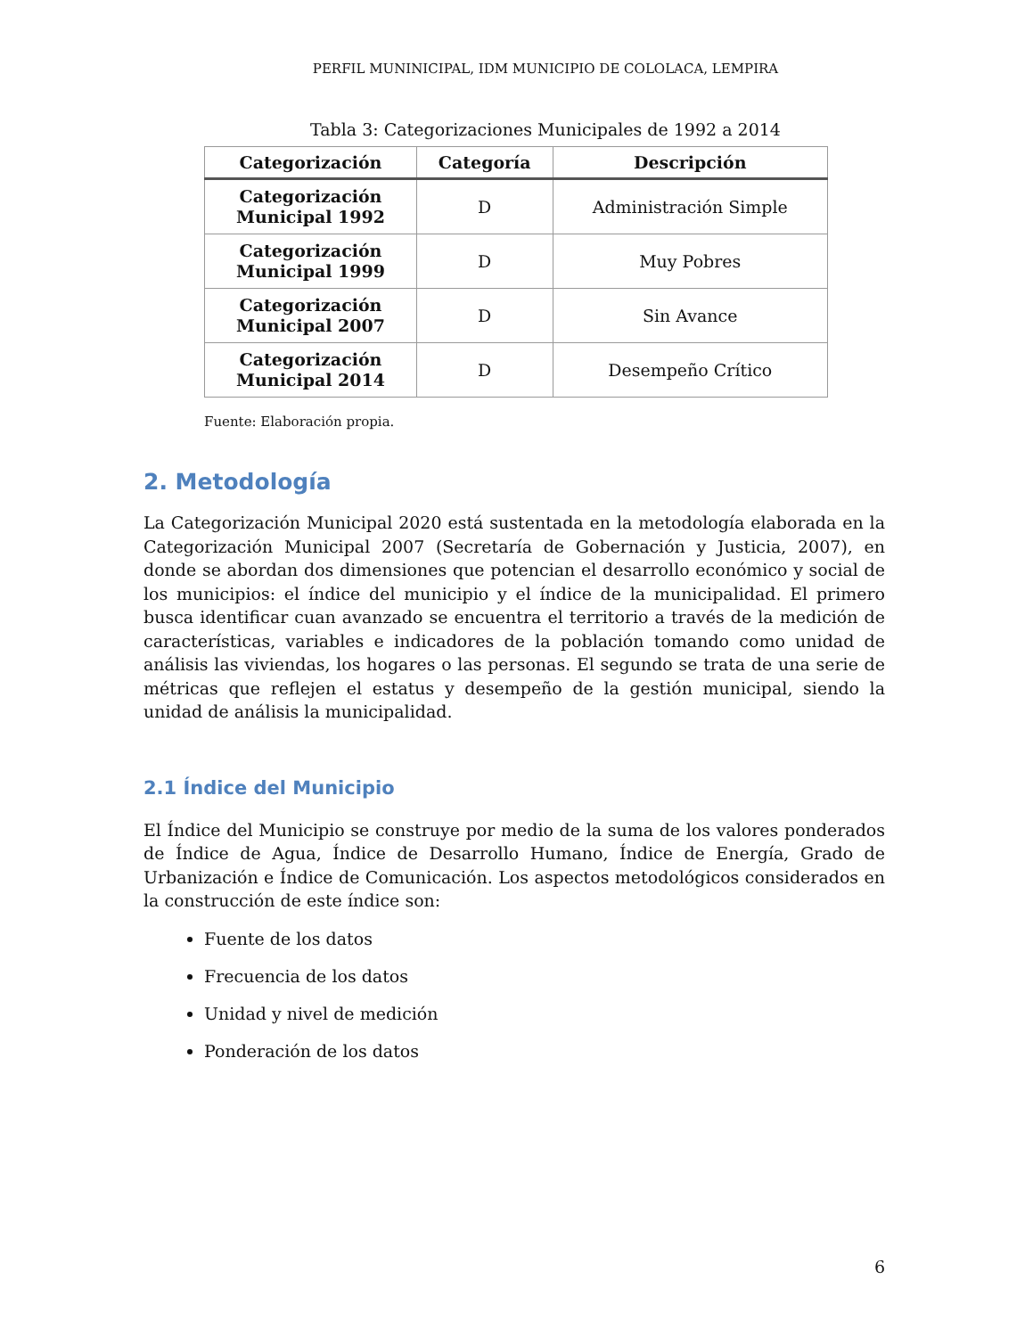PERFIL MUNINICIPAL, IDM MUNICIPIO DE COLOLACA, LEMPIRA
Tabla 3: Categorizaciones Municipales de 1992 a 2014
| Categorización | Categoría | Descripción |
| --- | --- | --- |
| Categorización Municipal 1992 | D | Administración Simple |
| Categorización Municipal 1999 | D | Muy Pobres |
| Categorización Municipal 2007 | D | Sin Avance |
| Categorización Municipal 2014 | D | Desempeño Crítico |
Fuente: Elaboración propia.
2. Metodología
La Categorización Municipal 2020 está sustentada en la metodología elaborada en la Categorización Municipal 2007 (Secretaría de Gobernación y Justicia, 2007), en donde se abordan dos dimensiones que potencian el desarrollo económico y social de los municipios: el índice del municipio y el índice de la municipalidad. El primero busca identificar cuan avanzado se encuentra el territorio a través de la medición de características, variables e indicadores de la población tomando como unidad de análisis las viviendas, los hogares o las personas. El segundo se trata de una serie de métricas que reflejen el estatus y desempeño de la gestión municipal, siendo la unidad de análisis la municipalidad.
2.1 Índice del Municipio
El Índice del Municipio se construye por medio de la suma de los valores ponderados de Índice de Agua, Índice de Desarrollo Humano, Índice de Energía, Grado de Urbanización e Índice de Comunicación. Los aspectos metodológicos considerados en la construcción de este índice son:
Fuente de los datos
Frecuencia de los datos
Unidad y nivel de medición
Ponderación de los datos
6